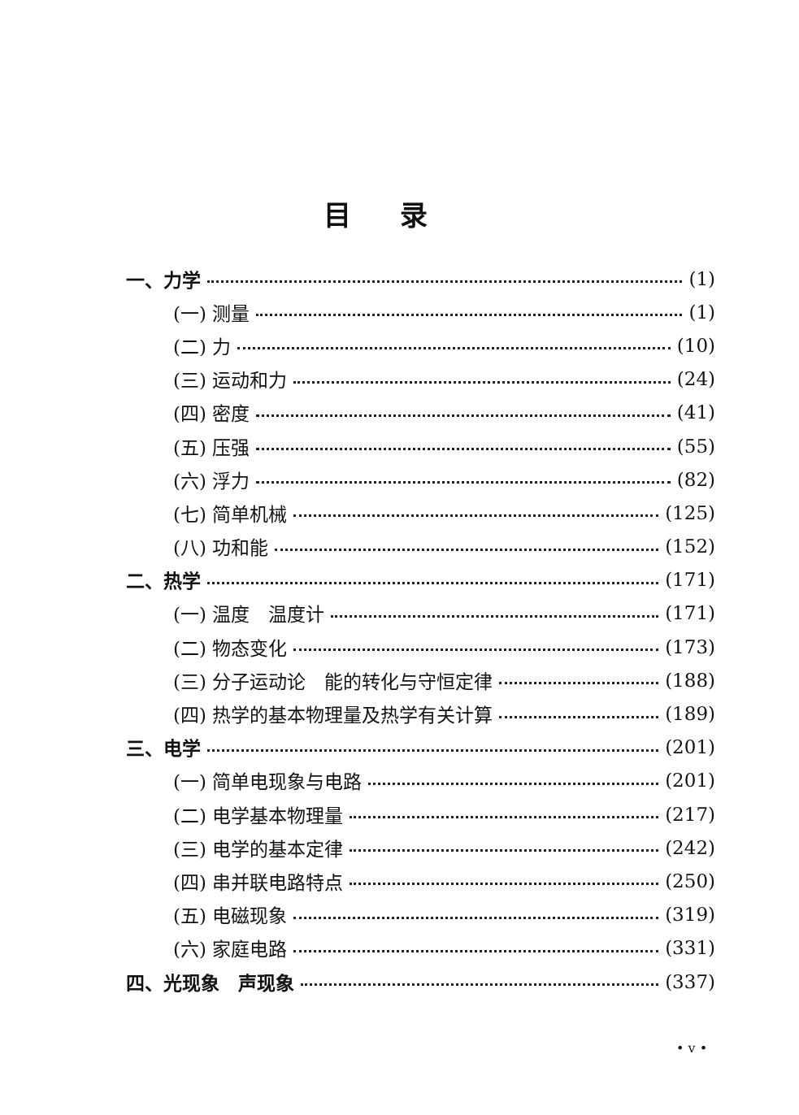目录
一、力学 (1)
(一) 测量 (1)
(二) 力 (10)
(三) 运动和力 (24)
(四) 密度 (41)
(五) 压强 (55)
(六) 浮力 (82)
(七) 简单机械 (125)
(八) 功和能 (152)
二、热学 (171)
(一) 温度　温度计 (171)
(二) 物态变化 (173)
(三) 分子运动论　能的转化与守恒定律 (188)
(四) 热学的基本物理量及热学有关计算 (189)
三、电学 (201)
(一) 简单电现象与电路 (201)
(二) 电学基本物理量 (217)
(三) 电学的基本定律 (242)
(四) 串并联电路特点 (250)
(五) 电磁现象 (319)
(六) 家庭电路 (331)
四、光现象　声现象 (337)
• v •